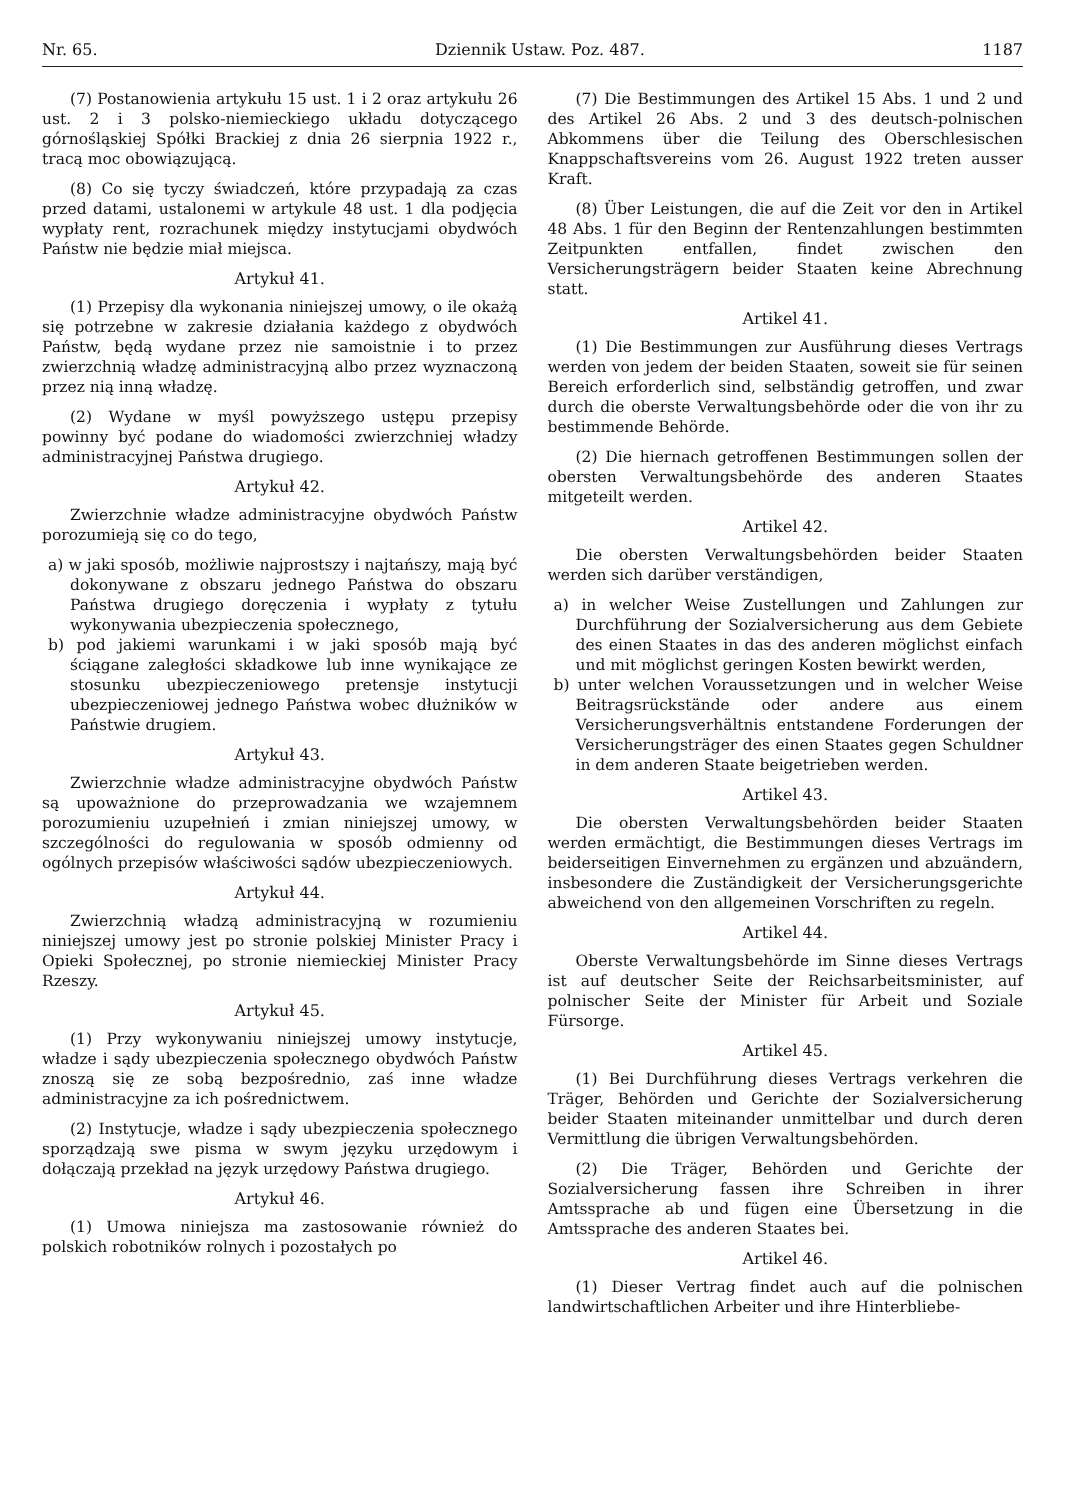Nr. 65. Dziennik Ustaw. Poz. 487. 1187
(7) Postanowienia artykułu 15 ust. 1 i 2 oraz artykułu 26 ust. 2 i 3 polsko-niemieckiego układu dotyczącego górnośląskiej Spółki Brackiej z dnia 26 sierpnia 1922 r., tracą moc obowiązującą.
(8) Co się tyczy świadczeń, które przypadają za czas przed datami, ustalonemi w artykule 48 ust. 1 dla podjęcia wypłaty rent, rozrachunek między instytucjami obydwóch Państw nie będzie miał miejsca.
Artykuł 41.
(1) Przepisy dla wykonania niniejszej umowy, o ile okażą się potrzebne w zakresie działania każdego z obydwóch Państw, będą wydane przez nie samoistnie i to przez zwierzchnią władzę administracyjną albo przez wyznaczoną przez nią inną władzę.
(2) Wydane w myśl powyższego ustępu przepisy powinny być podane do wiadomości zwierzchniej władzy administracyjnej Państwa drugiego.
Artykuł 42.
Zwierzchnie władze administracyjne obydwóch Państw porozumieją się co do tego,
a) w jaki sposób, możliwie najprostszy i najtańszy, mają być dokonywane z obszaru jednego Państwa do obszaru Państwa drugiego doręczenia i wypłaty z tytułu wykonywania ubezpieczenia społecznego,
b) pod jakiemi warunkami i w jaki sposób mają być ściągane zaległości składkowe lub inne wynikające ze stosunku ubezpieczeniowego pretensje instytucji ubezpieczeniowej jednego Państwa wobec dłużników w Państwie drugiem.
Artykuł 43.
Zwierzchnie władze administracyjne obydwóch Państw są upoważnione do przeprowadzania we wzajemnem porozumieniu uzupełnień i zmian niniejszej umowy, w szczególności do regulowania w sposób odmienny od ogólnych przepisów właściwości sądów ubezpieczeniowych.
Artykuł 44.
Zwierzchnią władzą administracyjną w rozumieniu niniejszej umowy jest po stronie polskiej Minister Pracy i Opieki Społecznej, po stronie niemieckiej Minister Pracy Rzeszy.
Artykuł 45.
(1) Przy wykonywaniu niniejszej umowy instytucje, władze i sądy ubezpieczenia społecznego obydwóch Państw znoszą się ze sobą bezpośrednio, zaś inne władze administracyjne za ich pośrednictwem.
(2) Instytucje, władze i sądy ubezpieczenia społecznego sporządzają swe pisma w swym języku urzędowym i dołączają przekład na język urzędowy Państwa drugiego.
Artykuł 46.
(1) Umowa niniejsza ma zastosowanie również do polskich robotników rolnych i pozostałych po
(7) Die Bestimmungen des Artikel 15 Abs. 1 und 2 und des Artikel 26 Abs. 2 und 3 des deutsch-polnischen Abkommens über die Teilung des Oberschlesischen Knappschaftsvereins vom 26. August 1922 treten ausser Kraft.
(8) Über Leistungen, die auf die Zeit vor den in Artikel 48 Abs. 1 für den Beginn der Rentenzahlungen bestimmten Zeitpunkten entfallen, findet zwischen den Versicherungsträgern beider Staaten keine Abrechnung statt.
Artikel 41.
(1) Die Bestimmungen zur Ausführung dieses Vertrags werden von jedem der beiden Staaten, soweit sie für seinen Bereich erforderlich sind, selbständig getroffen, und zwar durch die oberste Verwaltungsbehörde oder die von ihr zu bestimmende Behörde.
(2) Die hiernach getroffenen Bestimmungen sollen der obersten Verwaltungsbehörde des anderen Staates mitgeteilt werden.
Artikel 42.
Die obersten Verwaltungsbehörden beider Staaten werden sich darüber verständigen,
a) in welcher Weise Zustellungen und Zahlungen zur Durchführung der Sozialversicherung aus dem Gebiete des einen Staates in das des anderen möglichst einfach und mit möglichst geringen Kosten bewirkt werden,
b) unter welchen Voraussetzungen und in welcher Weise Beitragsrückstände oder andere aus einem Versicherungsverhältnis entstandene Forderungen der Versicherungsträger des einen Staates gegen Schuldner in dem anderen Staate beigetrieben werden.
Artikel 43.
Die obersten Verwaltungsbehörden beider Staaten werden ermächtigt, die Bestimmungen dieses Vertrags im beiderseitigen Einvernehmen zu ergänzen und abzuändern, insbesondere die Zuständigkeit der Versicherungsgerichte abweichend von den allgemeinen Vorschriften zu regeln.
Artikel 44.
Oberste Verwaltungsbehörde im Sinne dieses Vertrags ist auf deutscher Seite der Reichsarbeitsminister, auf polnischer Seite der Minister für Arbeit und Soziale Fürsorge.
Artikel 45.
(1) Bei Durchführung dieses Vertrags verkehren die Träger, Behörden und Gerichte der Sozialversicherung beider Staaten miteinander unmittelbar und durch deren Vermittlung die übrigen Verwaltungsbehörden.
(2) Die Träger, Behörden und Gerichte der Sozialversicherung fassen ihre Schreiben in ihrer Amtssprache ab und fügen eine Übersetzung in die Amtssprache des anderen Staates bei.
Artikel 46.
(1) Dieser Vertrag findet auch auf die polnischen landwirtschaftlichen Arbeiter und ihre Hinterbliebe-